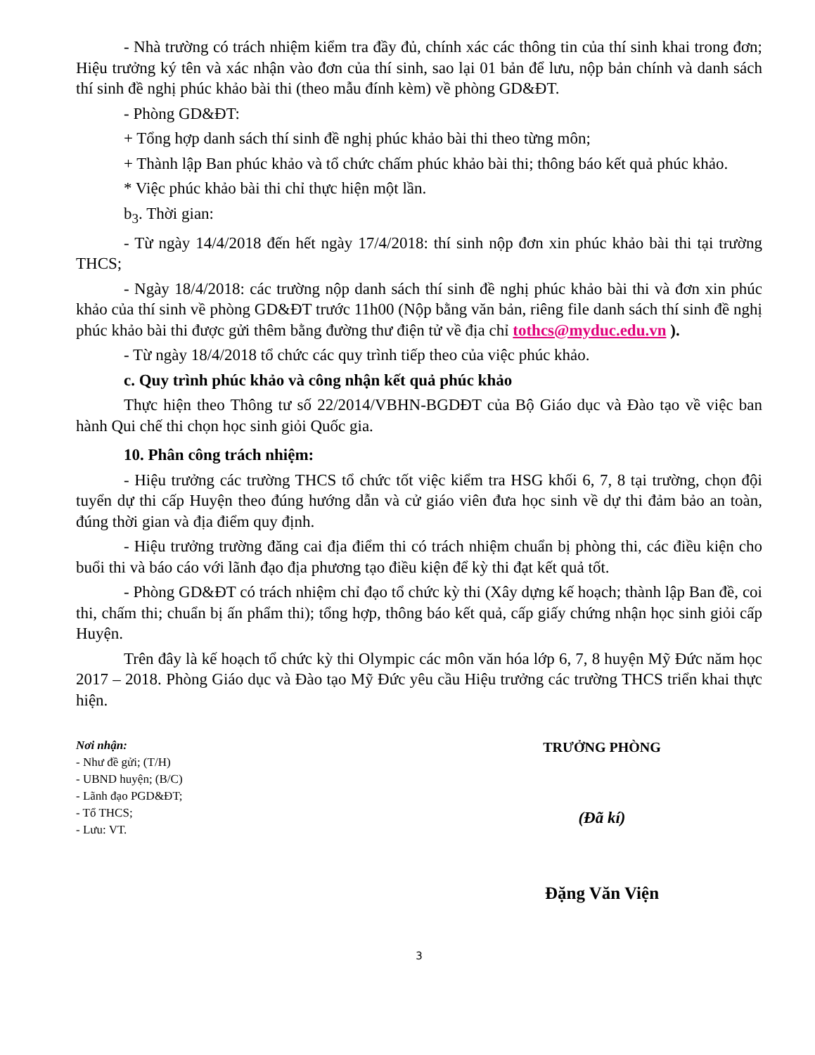- Nhà trường có trách nhiệm kiểm tra đầy đủ, chính xác các thông tin của thí sinh khai trong đơn; Hiệu trưởng ký tên và xác nhận vào đơn của thí sinh, sao lại 01 bản để lưu, nộp bản chính và danh sách thí sinh đề nghị phúc khảo bài thi (theo mẫu đính kèm) về phòng GD&ĐT.
- Phòng GD&ĐT:
+ Tổng hợp danh sách thí sinh đề nghị phúc khảo bài thi theo từng môn;
+ Thành lập Ban phúc khảo và tổ chức chấm phúc khảo bài thi; thông báo kết quả phúc khảo.
* Việc phúc khảo bài thi chỉ thực hiện một lần.
b<sub>3</sub>. Thời gian:
- Từ ngày 14/4/2018 đến hết ngày 17/4/2018: thí sinh nộp đơn xin phúc khảo bài thi tại trường THCS;
- Ngày 18/4/2018: các trường nộp danh sách thí sinh đề nghị phúc khảo bài thi và đơn xin phúc khảo của thí sinh về phòng GD&ĐT trước 11h00 (Nộp bằng văn bản, riêng file danh sách thí sinh đề nghị phúc khảo bài thi được gửi thêm bằng đường thư điện tử về địa chỉ tothcs@myduc.edu.vn ).
- Từ ngày 18/4/2018 tổ chức các quy trình tiếp theo của việc phúc khảo.
c. Quy trình phúc khảo và công nhận kết quả phúc khảo
Thực hiện theo Thông tư số 22/2014/VBHN-BGDĐT của Bộ Giáo dục và Đào tạo về việc ban hành Qui chế thi chọn học sinh giỏi Quốc gia.
10. Phân công trách nhiệm:
- Hiệu trưởng các trường THCS tổ chức tốt việc kiểm tra HSG khối 6, 7, 8 tại trường, chọn đội tuyển dự thi cấp Huyện theo đúng hướng dẫn và cử giáo viên đưa học sinh về dự thi đảm bảo an toàn, đúng thời gian và địa điểm quy định.
- Hiệu trưởng trường đăng cai địa điểm thi có trách nhiệm chuẩn bị phòng thi, các điều kiện cho buổi thi và báo cáo với lãnh đạo địa phương tạo điều kiện để kỳ thi đạt kết quả tốt.
- Phòng GD&ĐT có trách nhiệm chỉ đạo tổ chức kỳ thi (Xây dựng kế hoạch; thành lập Ban đề, coi thi, chấm thi; chuẩn bị ấn phẩm thi); tổng hợp, thông báo kết quả, cấp giấy chứng nhận học sinh giỏi cấp Huyện.
Trên đây là kế hoạch tổ chức kỳ thi Olympic các môn văn hóa lớp 6, 7, 8 huyện Mỹ Đức năm học 2017 – 2018. Phòng Giáo dục và Đào tạo Mỹ Đức yêu cầu Hiệu trưởng các trường THCS triển khai thực hiện.
Nơi nhận:
- Như đề gửi; (T/H)
- UBND huyện; (B/C)
- Lãnh đạo PGD&ĐT;
- Tổ THCS;
- Lưu: VT.
TRƯỞNG PHÒNG
(Đã kí)
Đặng Văn Viện
3